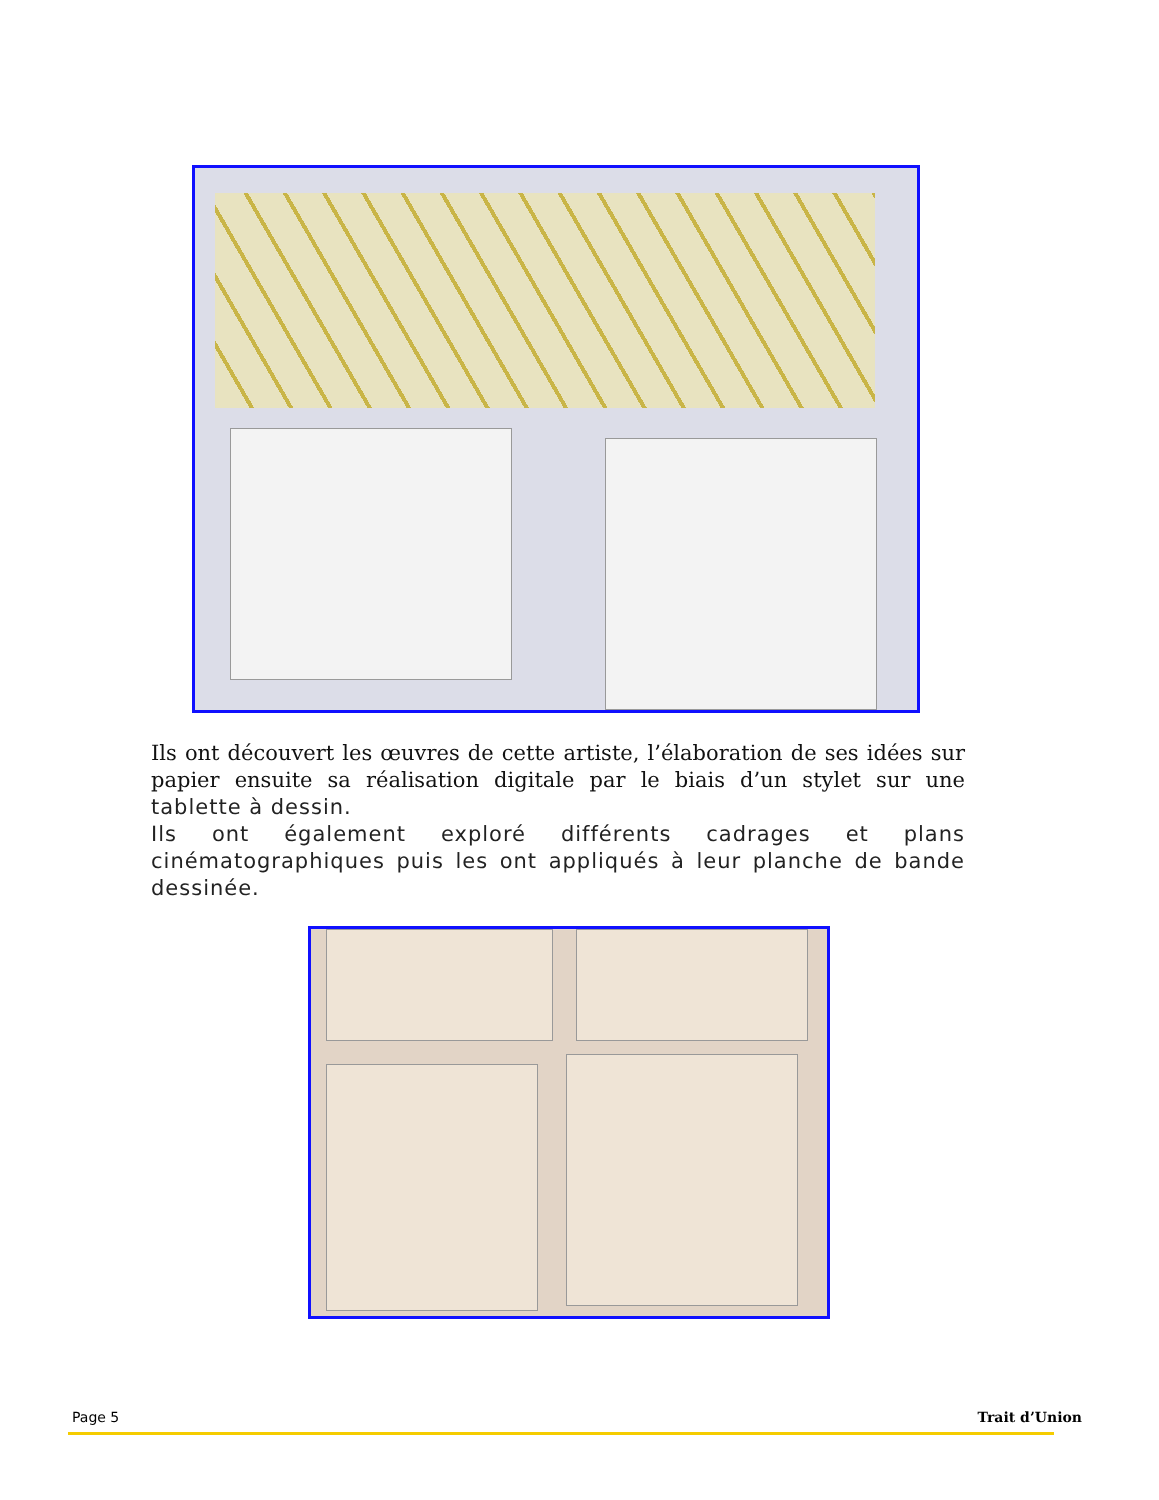Ils ont découvert les œuvres de cette artiste, l’élaboration de ses idées sur papier ensuite sa réalisation digitale par le biais d’un stylet sur une tablette à dessin.
Ils ont également exploré différents cadrages et plans cinématographiques puis les ont appliqués à leur planche de bande dessinée.
Page 5 Trait d’Union